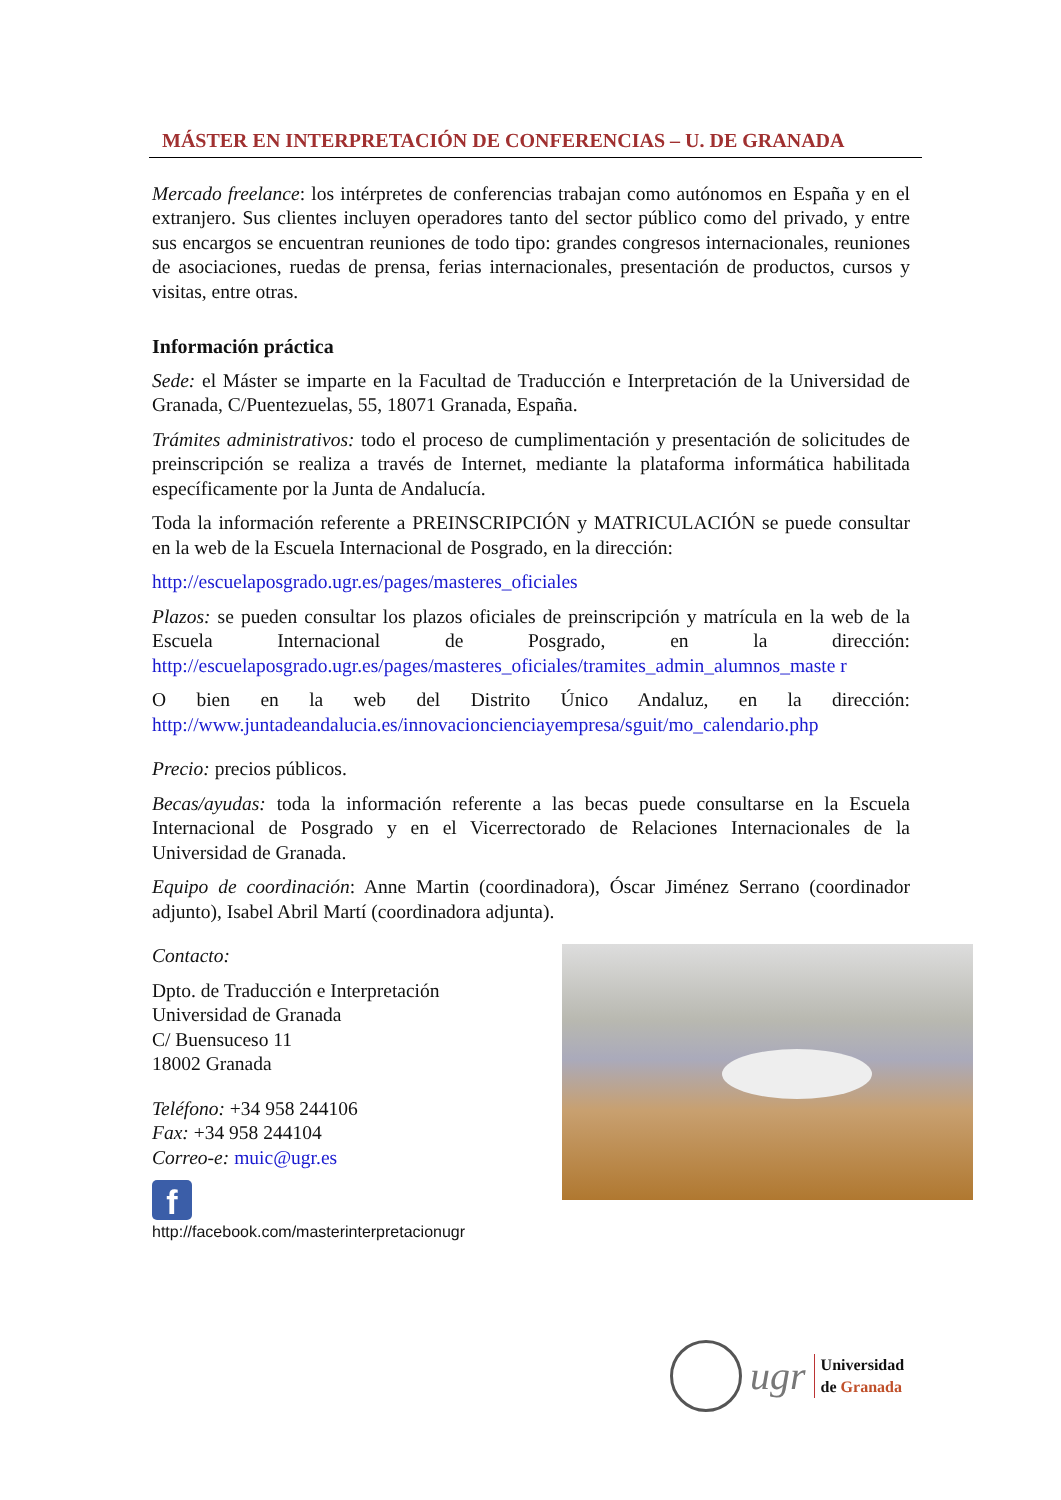MÁSTER EN INTERPRETACIÓN DE CONFERENCIAS – U. DE GRANADA
Mercado freelance: los intérpretes de conferencias trabajan como autónomos en España y en el extranjero. Sus clientes incluyen operadores tanto del sector público como del privado, y entre sus encargos se encuentran reuniones de todo tipo: grandes congresos internacionales, reuniones de asociaciones, ruedas de prensa, ferias internacionales, presentación de productos, cursos y visitas, entre otras.
Información práctica
Sede: el Máster se imparte en la Facultad de Traducción e Interpretación de la Universidad de Granada, C/Puentezuelas, 55, 18071 Granada, España.
Trámites administrativos: todo el proceso de cumplimentación y presentación de solicitudes de preinscripción se realiza a través de Internet, mediante la plataforma informática habilitada específicamente por la Junta de Andalucía.
Toda la información referente a PREINSCRIPCIÓN y MATRICULACIÓN se puede consultar en la web de la Escuela Internacional de Posgrado, en la dirección:
http://escuelaposgrado.ugr.es/pages/masteres_oficiales
Plazos: se pueden consultar los plazos oficiales de preinscripción y matrícula en la web de la Escuela Internacional de Posgrado, en la dirección: http://escuelaposgrado.ugr.es/pages/masteres_oficiales/tramites_admin_alumnos_maste r
O bien en la web del Distrito Único Andaluz, en la dirección: http://www.juntadeandalucia.es/innovacioncienciayempresa/sguit/mo_calendario.php
Precio: precios públicos.
Becas/ayudas: toda la información referente a las becas puede consultarse en la Escuela Internacional de Posgrado y en el Vicerrectorado de Relaciones Internacionales de la Universidad de Granada.
Equipo de coordinación: Anne Martin (coordinadora), Óscar Jiménez Serrano (coordinador adjunto), Isabel Abril Martí (coordinadora adjunta).
Contacto:
Dpto. de Traducción e Interpretación
Universidad de Granada
C/ Buensuceso 11
18002 Granada
Teléfono: +34 958 244106
Fax: +34 958 244104
Correo-e: muic@ugr.es
f
http://facebook.com/masterinterpretacionugr
ugr
Universidad
de Granada